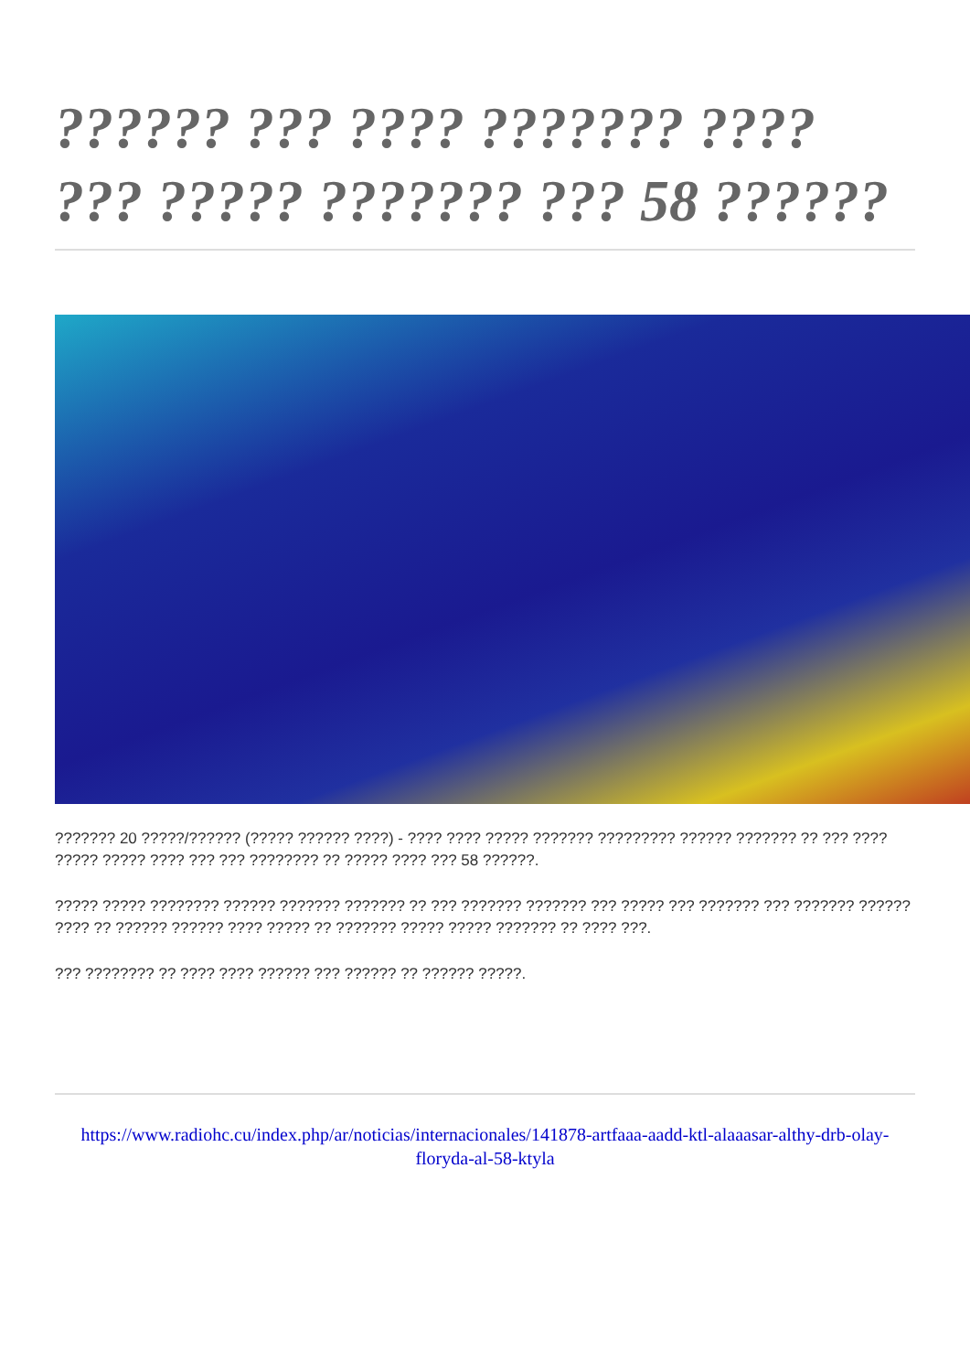?????? ??? ???? ??????? ???? ??? ????? ??????? ??? 58 ??????
??????? 20 ?????/?????? (????? ?????? ????) - ???? ???? ????? ??????? ????????? ?????? ??????? ?? ??? ???? ????? ????? ???? ??? ??? ???????? ?? ????? ???? ??? 58 ??????.
????? ????? ???????? ?????? ??????? ??????? ?? ??? ??????? ??????? ??? ????? ??? ??????? ??? ??????? ?????? ???? ?? ?????? ?????? ???? ????? ?? ??????? ????? ????? ??????? ?? ???? ???.
??? ???????? ?? ???? ???? ?????? ??? ?????? ?? ?????? ?????.
https://www.radiohc.cu/index.php/ar/noticias/internacionales/141878-artfaaa-aadd-ktl-alaaasar-althy-drb-olay-floryda-al-58-ktyla